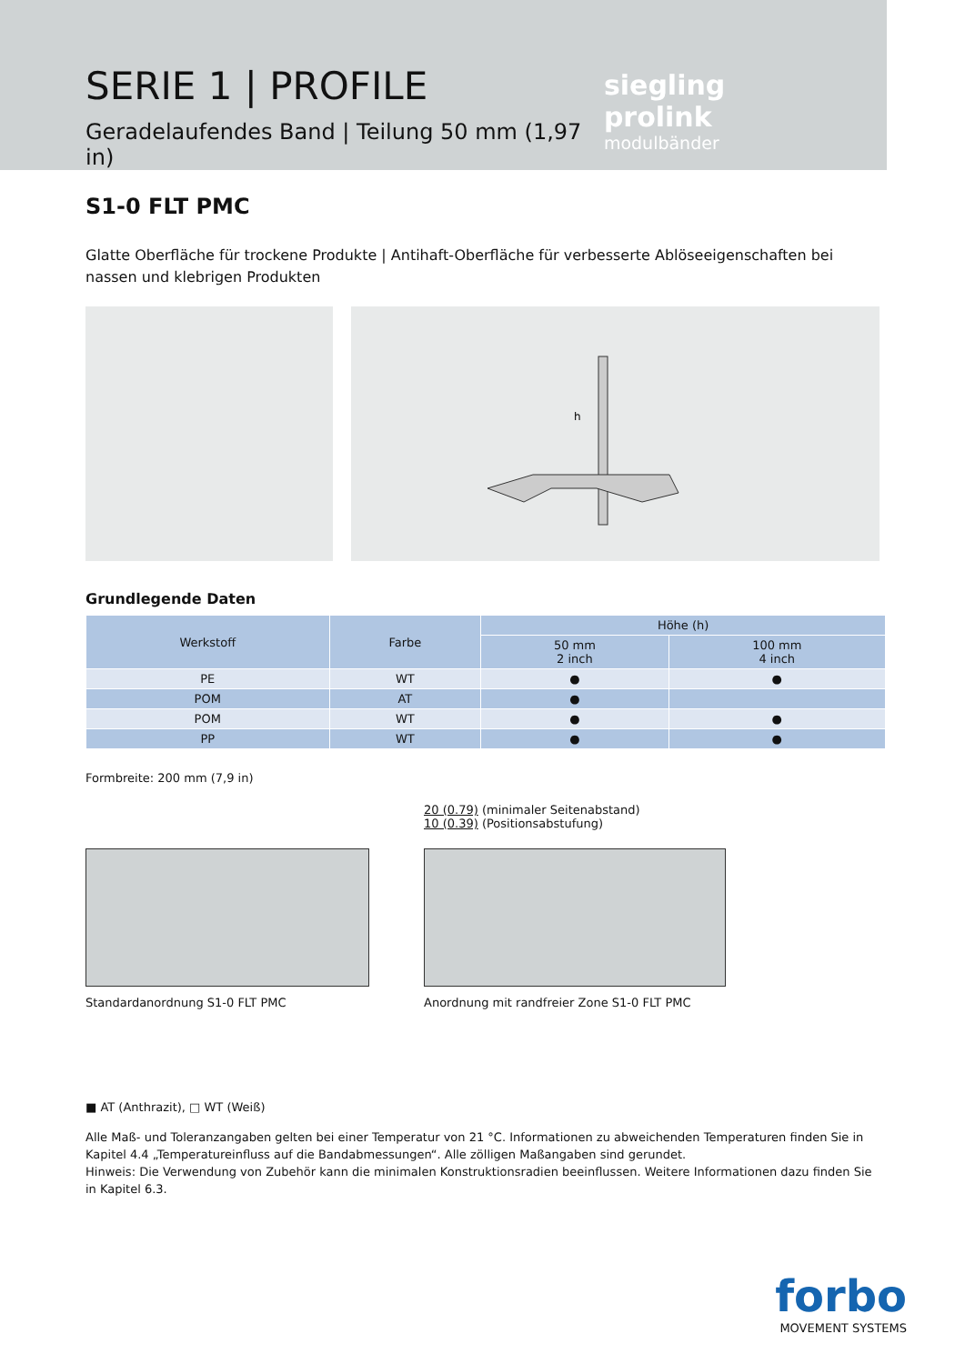SERIE 1 | PROFILE
Geradelaufendes Band | Teilung 50 mm (1,97 in)
siegling prolink
modulbänder
S1-0 FLT PMC
Glatte Oberfläche für trockene Produkte | Antihaft-Oberfläche für verbesserte Ablöseeigenschaften bei nassen und klebrigen Produkten
h
Grundlegende Daten
| Werkstoff | Farbe | Höhe (h) | |
| --- | --- | --- | --- |
| | | 50 mm 2 inch | 100 mm 4 inch |
| PE | WT | ● | ● |
| POM | AT | ● | |
| POM | WT | ● | ● |
| PP | WT | ● | ● |
Formbreite: 200 mm (7,9 in)
Standardanordnung S1-0 FLT PMC
20 (0.79) (minimaler Seitenabstand)
10 (0.39) (Positionsabstufung)
Anordnung mit randfreier Zone S1-0 FLT PMC
■ AT (Anthrazit), □ WT (Weiß)
Alle Maß- und Toleranzangaben gelten bei einer Temperatur von 21 °C. Informationen zu abweichenden Temperaturen finden Sie in Kapitel 4.4 „Temperatureinfluss auf die Bandabmessungen“. Alle zölligen Maßangaben sind gerundet.
Hinweis: Die Verwendung von Zubehör kann die minimalen Konstruktionsradien beeinflussen. Weitere Informationen dazu finden Sie in Kapitel 6.3.
forbo
MOVEMENT SYSTEMS